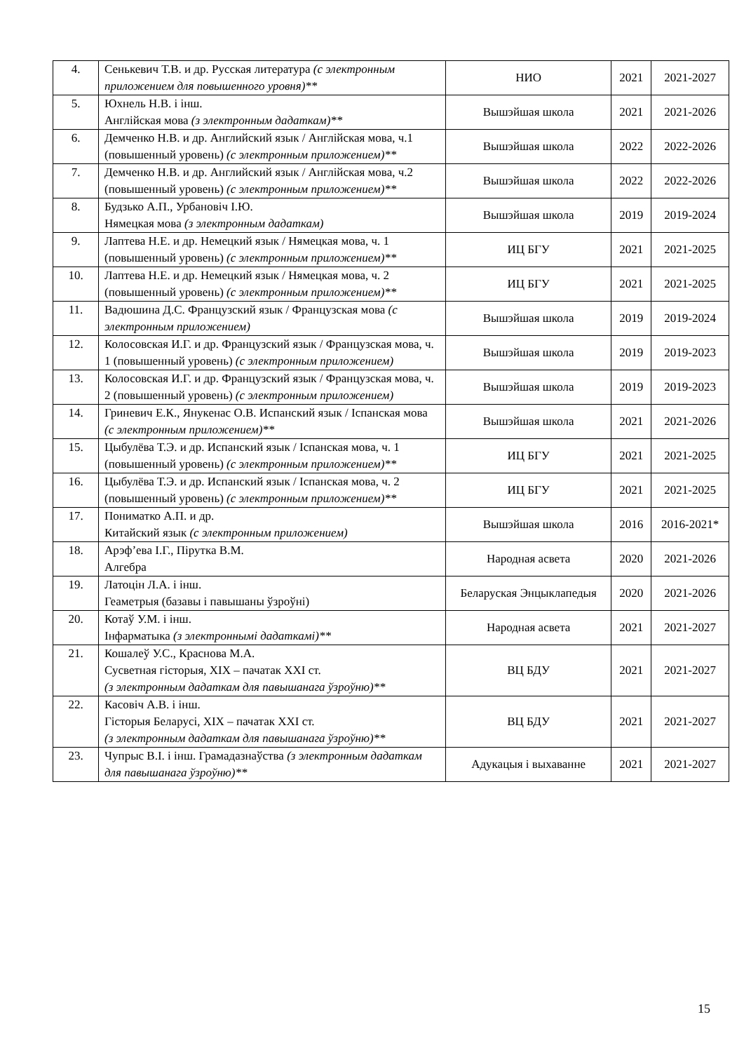| 4. | Сенькевич Т.В. и др. Русская литература (с электронным приложением для повышенного уровня)** | НИО | 2021 | 2021-2027 |
| 5. | Юхнель Н.В. і інш. Англійская мова (з электронным дадаткам)** | Вышэйшая школа | 2021 | 2021-2026 |
| 6. | Демченко Н.В. и др. Английский язык / Англійская мова, ч.1 (повышенный уровень) (с электронным приложением)** | Вышэйшая школа | 2022 | 2022-2026 |
| 7. | Демченко Н.В. и др. Английский язык / Англійская мова, ч.2 (повышенный уровень) (с электронным приложением)** | Вышэйшая школа | 2022 | 2022-2026 |
| 8. | Будзько А.П., Урбановіч І.Ю. Нямецкая мова (з электронным дадаткам) | Вышэйшая школа | 2019 | 2019-2024 |
| 9. | Лаптева Н.Е. и др. Немецкий язык / Нямецкая мова, ч. 1 (повышенный уровень) (с электронным приложением)** | ИЦ БГУ | 2021 | 2021-2025 |
| 10. | Лаптева Н.Е. и др. Немецкий язык / Нямецкая мова, ч. 2 (повышенный уровень) (с электронным приложением)** | ИЦ БГУ | 2021 | 2021-2025 |
| 11. | Вадюшина Д.С. Французский язык / Французская мова (с электронным приложением) | Вышэйшая школа | 2019 | 2019-2024 |
| 12. | Колосовская И.Г. и др. Французский язык / Французская мова, ч. 1 (повышенный уровень) (с электронным приложением) | Вышэйшая школа | 2019 | 2019-2023 |
| 13. | Колосовская И.Г. и др. Французский язык / Французская мова, ч. 2 (повышенный уровень) (с электронным приложением) | Вышэйшая школа | 2019 | 2019-2023 |
| 14. | Гриневич Е.К., Янукенас О.В. Испанский язык / Іспанская мова (с электронным приложением)** | Вышэйшая школа | 2021 | 2021-2026 |
| 15. | Цыбулёва Т.Э. и др. Испанский язык / Іспанская мова, ч. 1 (повышенный уровень) (с электронным приложением)** | ИЦ БГУ | 2021 | 2021-2025 |
| 16. | Цыбулёва Т.Э. и др. Испанский язык / Іспанская мова, ч. 2 (повышенный уровень) (с электронным приложением)** | ИЦ БГУ | 2021 | 2021-2025 |
| 17. | Пониматко А.П. и др. Китайский язык (с электронным приложением) | Вышэйшая школа | 2016 | 2016-2021* |
| 18. | Арэф’ева І.Г., Пірутка В.М. Алгебра | Народная асвета | 2020 | 2021-2026 |
| 19. | Латоцін Л.А. і інш. Геаметрыя (базавы і павышаны ўзроўні) | Беларуская Энцыклапедыя | 2020 | 2021-2026 |
| 20. | Котаў У.М. і інш. Інфарматыка (з электроннымі дадаткамі)** | Народная асвета | 2021 | 2021-2027 |
| 21. | Кошалеў У.С., Краснова М.А. Сусветная гісторыя, XIX – пачатак XXI ст. (з электронным дадаткам для павышанага ўзроўню)** | ВЦ БДУ | 2021 | 2021-2027 |
| 22. | Касовіч А.В. і інш. Гісторыя Беларусі, XIX – пачатак XXI ст. (з электронным дадаткам для павышанага ўзроўню)** | ВЦ БДУ | 2021 | 2021-2027 |
| 23. | Чупрыс В.І. і інш. Грамадазнаўства (з электронным дадаткам для павышанага ўзроўню)** | Адукацыя і выхаванне | 2021 | 2021-2027 |
15